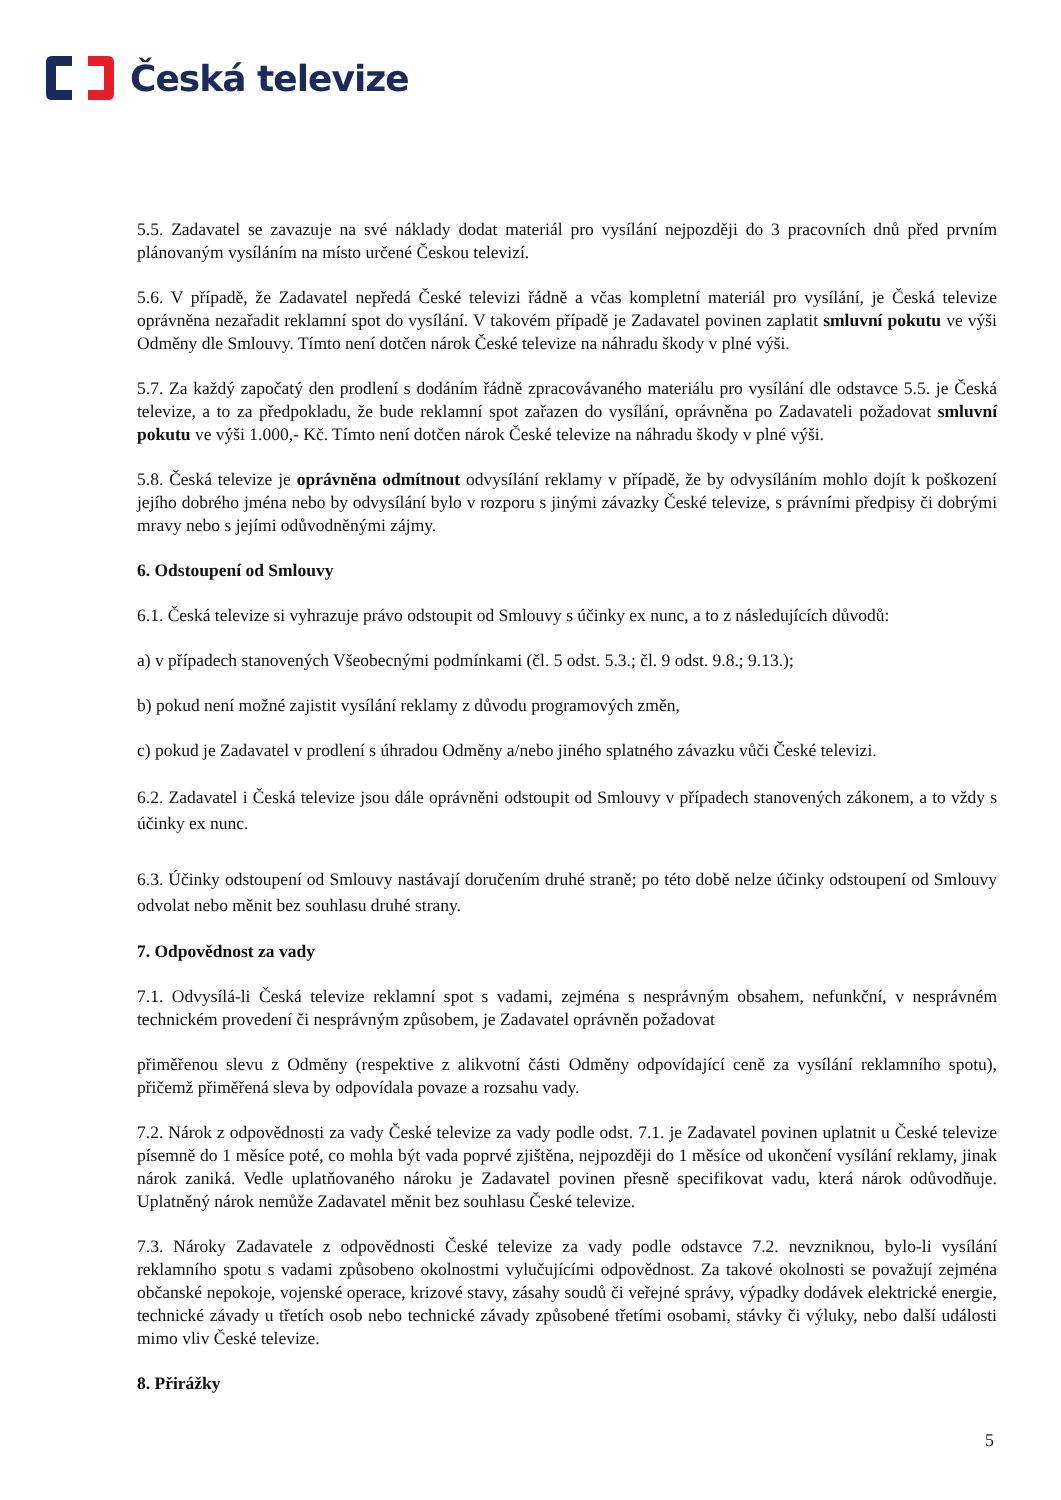Česká televize
5.5. Zadavatel se zavazuje na své náklady dodat materiál pro vysílání nejpozději do 3 pracovních dnů před prvním plánovaným vysíláním na místo určené Českou televizí.
5.6. V případě, že Zadavatel nepředá České televizi řádně a včas kompletní materiál pro vysílání, je Česká televize oprávněna nezařadit reklamní spot do vysílání. V takovém případě je Zadavatel povinen zaplatit smluvní pokutu ve výši Odměny dle Smlouvy. Tímto není dotčen nárok České televize na náhradu škody v plné výši.
5.7. Za každý započatý den prodlení s dodáním řádně zpracovávaného materiálu pro vysílání dle odstavce 5.5. je Česká televize, a to za předpokladu, že bude reklamní spot zařazen do vysílání, oprávněna po Zadavateli požadovat smluvní pokutu ve výši 1.000,- Kč. Tímto není dotčen nárok České televize na náhradu škody v plné výši.
5.8. Česká televize je oprávněna odmítnout odvysílání reklamy v případě, že by odvysíláním mohlo dojít k poškození jejího dobrého jména nebo by odvysílání bylo v rozporu s jinými závazky České televize, s právními předpisy či dobrými mravy nebo s jejími odůvodněnými zájmy.
6. Odstoupení od Smlouvy
6.1. Česká televize si vyhrazuje právo odstoupit od Smlouvy s účinky ex nunc, a to z následujících důvodů:
a) v případech stanovených Všeobecnými podmínkami (čl. 5 odst. 5.3.; čl. 9 odst. 9.8.; 9.13.);
b) pokud není možné zajistit vysílání reklamy z důvodu programových změn,
c) pokud je Zadavatel v prodlení s úhradou Odměny a/nebo jiného splatného závazku vůči České televizi.
6.2. Zadavatel i Česká televize jsou dále oprávněni odstoupit od Smlouvy v případech stanovených zákonem, a to vždy s účinky ex nunc.
6.3. Účinky odstoupení od Smlouvy nastávají doručením druhé straně; po této době nelze účinky odstoupení od Smlouvy odvolat nebo měnit bez souhlasu druhé strany.
7. Odpovědnost za vady
7.1. Odvysílá-li Česká televize reklamní spot s vadami, zejména s nesprávným obsahem, nefunkční, v nesprávném technickém provedení či nesprávným způsobem, je Zadavatel oprávněn požadovat
přiměřenou slevu z Odměny (respektive z alikvotní části Odměny odpovídající ceně za vysílání reklamního spotu), přičemž přiměřená sleva by odpovídala povaze a rozsahu vady.
7.2. Nárok z odpovědnosti za vady České televize za vady podle odst. 7.1. je Zadavatel povinen uplatnit u České televize písemně do 1 měsíce poté, co mohla být vada poprvé zjištěna, nejpozději do 1 měsíce od ukončení vysílání reklamy, jinak nárok zaniká. Vedle uplatňovaného nároku je Zadavatel povinen přesně specifikovat vadu, která nárok odůvodňuje. Uplatněný nárok nemůže Zadavatel měnit bez souhlasu České televize.
7.3. Nároky Zadavatele z odpovědnosti České televize za vady podle odstavce 7.2. nevzniknou, bylo-li vysílání reklamního spotu s vadami způsobeno okolnostmi vylučujícími odpovědnost. Za takové okolnosti se považují zejména občanské nepokoje, vojenské operace, krizové stavy, zásahy soudů či veřejné správy, výpadky dodávek elektrické energie, technické závady u třetích osob nebo technické závady způsobené třetími osobami, stávky či výluky, nebo další události mimo vliv České televize.
8. Přirážky
5